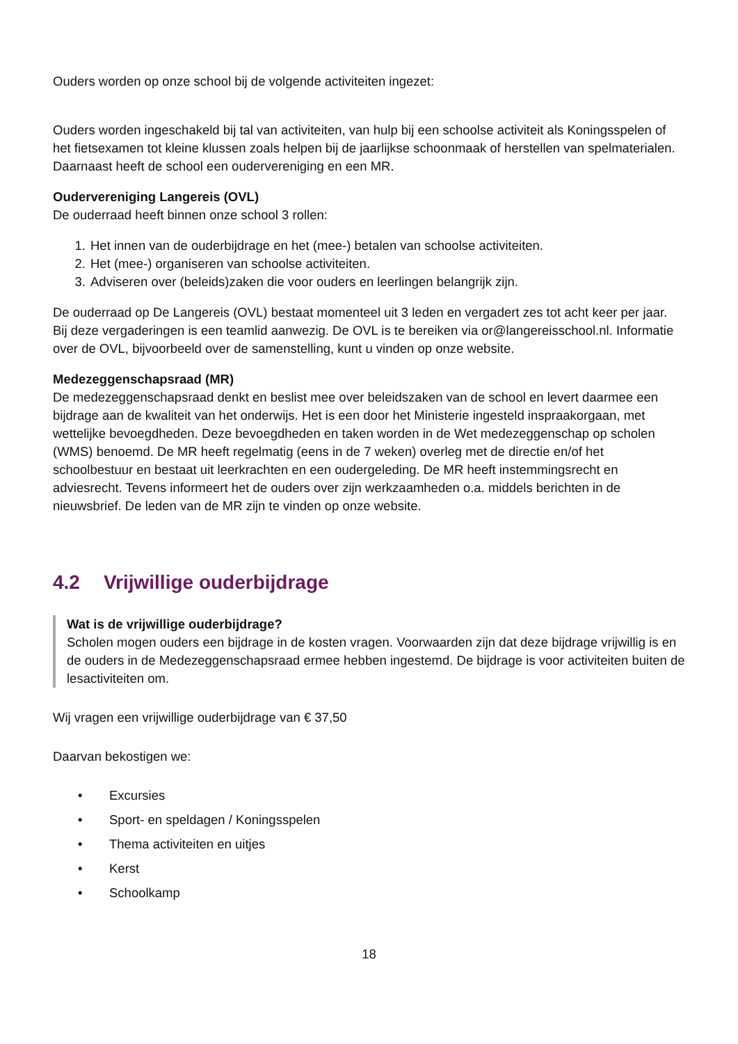Ouders worden op onze school bij de volgende activiteiten ingezet:
Ouders worden ingeschakeld bij tal van activiteiten, van hulp bij een schoolse activiteit als Koningsspelen of het fietsexamen tot kleine klussen zoals helpen bij de jaarlijkse schoonmaak of herstellen van spelmaterialen. Daarnaast heeft de school een oudervereniging en een MR.
Oudervereniging Langereis (OVL)
De ouderraad heeft binnen onze school 3 rollen:
1. Het innen van de ouderbijdrage en het (mee-) betalen van schoolse activiteiten.
2. Het (mee-) organiseren van schoolse activiteiten.
3. Adviseren over (beleids)zaken die voor ouders en leerlingen belangrijk zijn.
De ouderraad op De Langereis (OVL) bestaat momenteel uit 3 leden en vergadert zes tot acht keer per jaar. Bij deze vergaderingen is een teamlid aanwezig. De OVL is te bereiken via or@langereisschool.nl. Informatie over de OVL, bijvoorbeeld over de samenstelling, kunt u vinden op onze website.
Medezeggenschapsraad (MR)
De medezeggenschapsraad denkt en beslist mee over beleidszaken van de school en levert daarmee een bijdrage aan de kwaliteit van het onderwijs. Het is een door het Ministerie ingesteld inspraakorgaan, met wettelijke bevoegdheden. Deze bevoegdheden en taken worden in de Wet medezeggenschap op scholen (WMS) benoemd. De MR heeft regelmatig (eens in de 7 weken) overleg met de directie en/of het schoolbestuur en bestaat uit leerkrachten en een oudergeleding. De MR heeft instemmingsrecht en adviesrecht. Tevens informeert het de ouders over zijn werkzaamheden o.a. middels berichten in de nieuwsbrief. De leden van de MR zijn te vinden op onze website.
4.2 Vrijwillige ouderbijdrage
Wat is de vrijwillige ouderbijdrage?
Scholen mogen ouders een bijdrage in de kosten vragen. Voorwaarden zijn dat deze bijdrage vrijwillig is en de ouders in de Medezeggenschapsraad ermee hebben ingestemd. De bijdrage is voor activiteiten buiten de lesactiviteiten om.
Wij vragen een vrijwillige ouderbijdrage van € 37,50
Daarvan bekostigen we:
• Excursies
• Sport- en speldagen / Koningsspelen
• Thema activiteiten en uitjes
• Kerst
• Schoolkamp
18